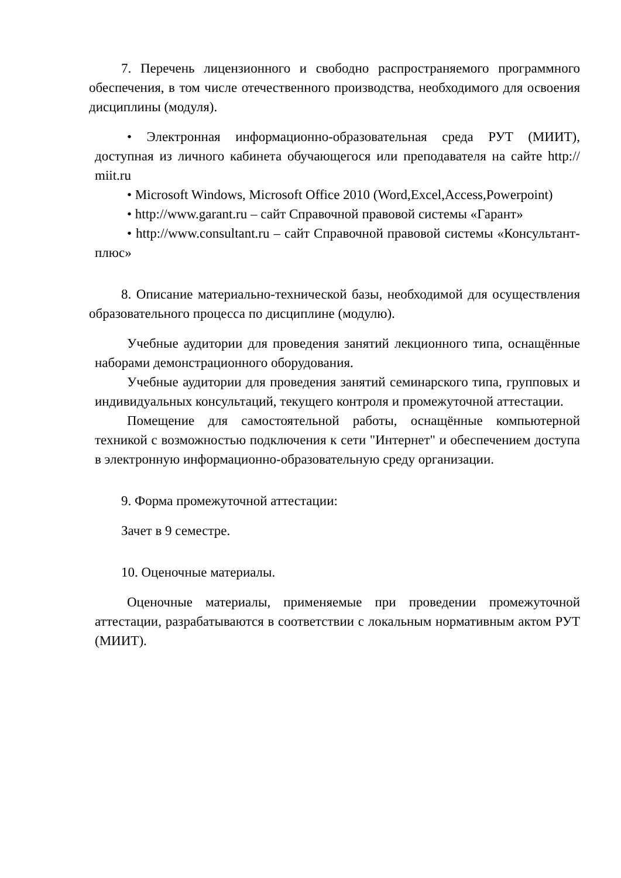7. Перечень лицензионного и свободно распространяемого программного обеспечения, в том числе отечественного производства, необходимого для освоения дисциплины (модуля).
• Электронная информационно-образовательная среда РУТ (МИИТ), доступная из личного кабинета обучающегося или преподавателя на сайте http:// miit.ru
• Microsoft Windows, Microsoft Office 2010 (Word,Excel,Access,Powerpoint)
• http://www.garant.ru – сайт Справочной правовой системы «Гарант»
• http://www.consultant.ru – сайт Справочной правовой системы «Консультант-плюс»
8. Описание материально-технической базы, необходимой для осуществления образовательного процесса по дисциплине (модулю).
Учебные аудитории для проведения занятий лекционного типа, оснащённые наборами демонстрационного оборудования.
Учебные аудитории для проведения занятий семинарского типа, групповых и индивидуальных консультаций, текущего контроля и промежуточной аттестации.
Помещение для самостоятельной работы, оснащённые компьютерной техникой с возможностью подключения к сети "Интернет" и обеспечением доступа в электронную информационно-образовательную среду организации.
9. Форма промежуточной аттестации:
Зачет в 9 семестре.
10. Оценочные материалы.
Оценочные материалы, применяемые при проведении промежуточной аттестации, разрабатываются в соответствии с локальным нормативным актом РУТ (МИИТ).